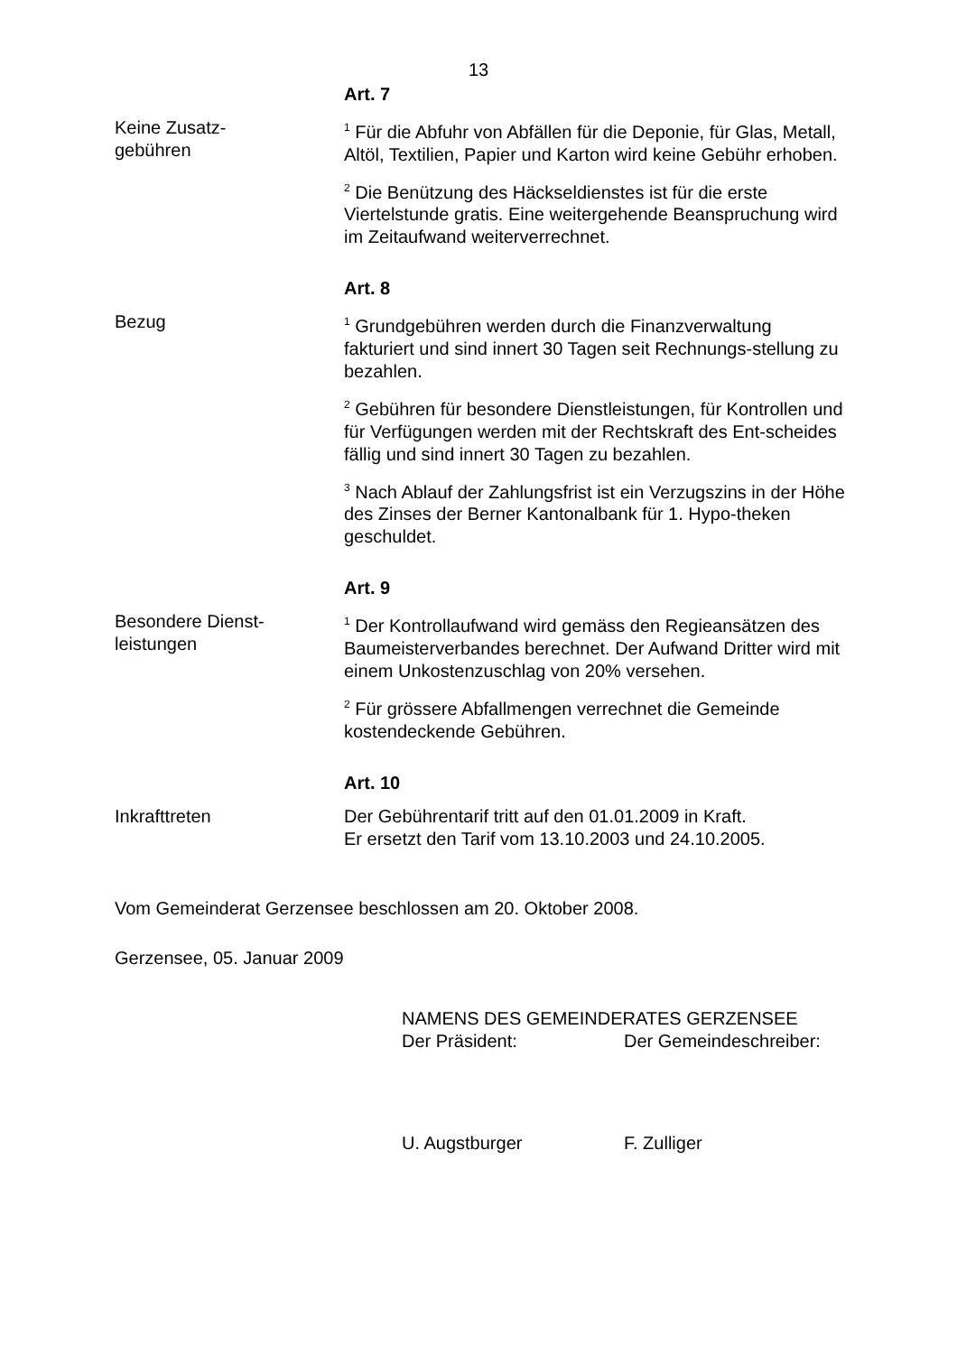13
Art. 7
Keine Zusatz-
gebühren
<sup>1</sup> Für die Abfuhr von Abfällen für die Deponie, für Glas, Metall, Altöl, Textilien, Papier und Karton wird keine Gebühr erhoben.
<sup>2</sup> Die Benützung des Häckseldienstes ist für die erste Viertelstunde gratis. Eine weitergehende Beanspruchung wird im Zeitaufwand weiterverrechnet.
Art. 8
Bezug
<sup>1</sup> Grundgebühren werden durch die Finanzverwaltung fakturiert und sind innert 30 Tagen seit Rechnungs-stellung zu bezahlen.
<sup>2</sup> Gebühren für besondere Dienstleistungen, für Kontrollen und für Verfügungen werden mit der Rechtskraft des Ent-scheides fällig und sind innert 30 Tagen zu bezahlen.
<sup>3</sup> Nach Ablauf der Zahlungsfrist ist ein Verzugszins in der Höhe des Zinses der Berner Kantonalbank für 1. Hypo-theken geschuldet.
Art. 9
Besondere Dienst-
leistungen
<sup>1</sup> Der Kontrollaufwand wird gemäss den Regieansätzen des Baumeisterverbandes berechnet. Der Aufwand Dritter wird mit einem Unkostenzuschlag von 20% versehen.
<sup>2</sup> Für grössere Abfallmengen verrechnet die Gemeinde kostendeckende Gebühren.
Art. 10
Inkrafttreten Der Gebührentarif tritt auf den 01.01.2009 in Kraft.
Er ersetzt den Tarif vom 13.10.2003 und 24.10.2005.
Vom Gemeinderat Gerzensee beschlossen am 20. Oktober 2008.
Gerzensee, 05. Januar 2009
NAMENS DES GEMEINDERATES GERZENSEE
Der Präsident: Der Gemeindeschreiber:
U. Augstburger F. Zulliger